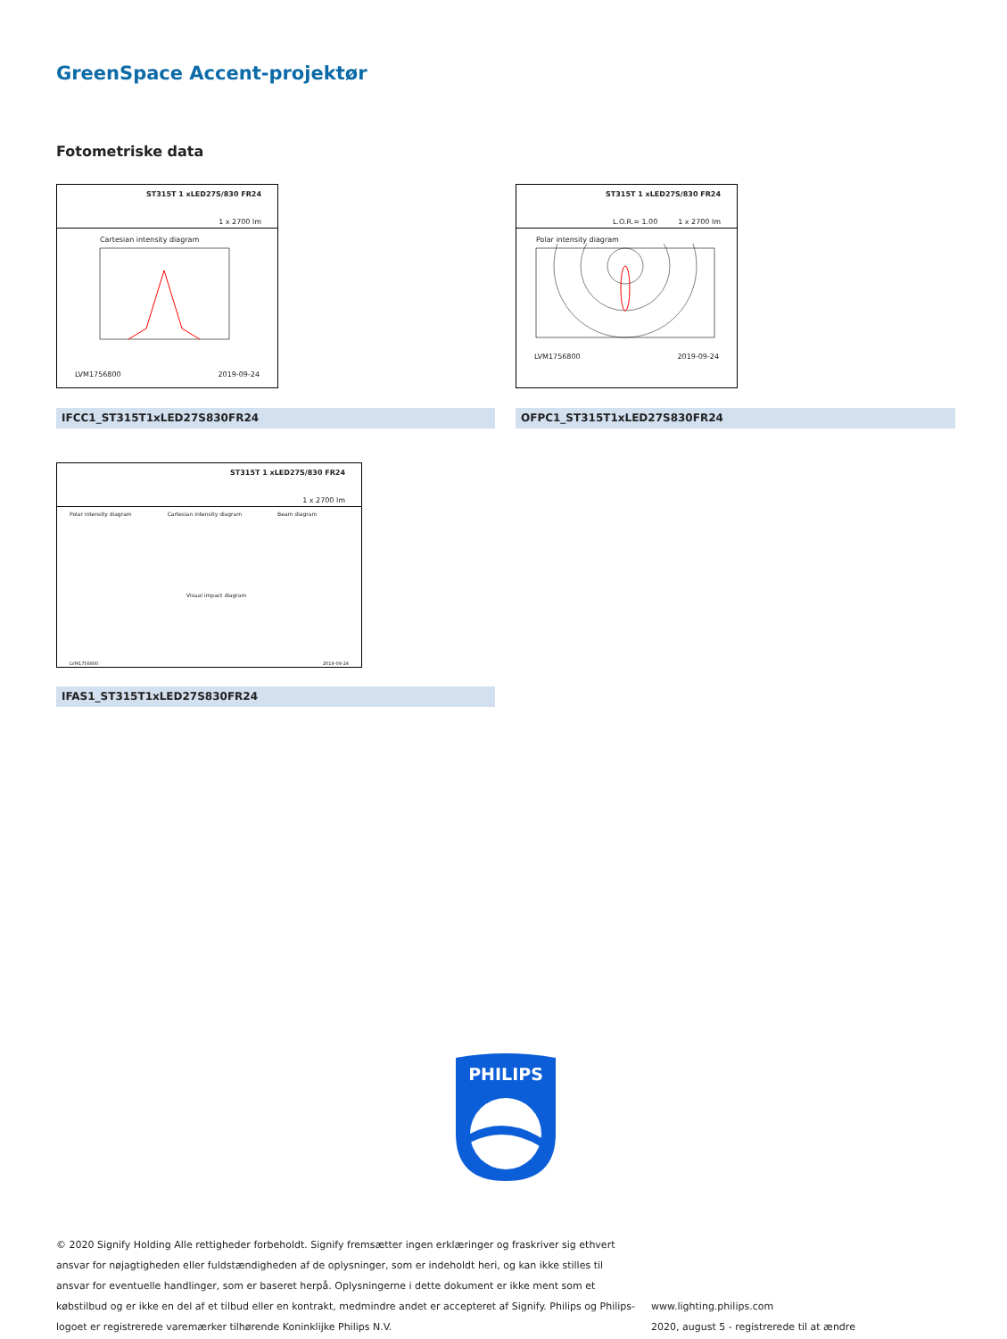GreenSpace Accent-projektør
Fotometriske data
ST315T 1 xLED27S/830 FR24
1 x 2700 lm
Cartesian intensity diagram
LVM1756800 2019-09-24
IFCC1_ST315T1xLED27S830FR24
ST315T 1 xLED27S/830 FR24
L.O.R.= 1.00 1 x 2700 lm
Polar intensity diagram
LVM1756800 2019-09-24
OFPC1_ST315T1xLED27S830FR24
ST315T 1 xLED27S/830 FR24
1 x 2700 lm
Polar intensity diagram Cartesian intensity diagram Beam diagram
Visual impact diagram
LVM1756800 2019-09-24
IFAS1_ST315T1xLED27S830FR24
PHILIPS
© 2020 Signify Holding Alle rettigheder forbeholdt. Signify fremsætter ingen erklæringer og fraskriver sig ethvert ansvar for nøjagtigheden eller fuldstændigheden af de oplysninger, som er indeholdt heri, og kan ikke stilles til ansvar for eventuelle handlinger, som er baseret herpå. Oplysningerne i dette dokument er ikke ment som et købstilbud og er ikke en del af et tilbud eller en kontrakt, medmindre andet er accepteret af Signify. Philips og Philips-logoet er registrerede varemærker tilhørende Koninklijke Philips N.V.
www.lighting.philips.com
2020, august 5 - registrerede til at ændre